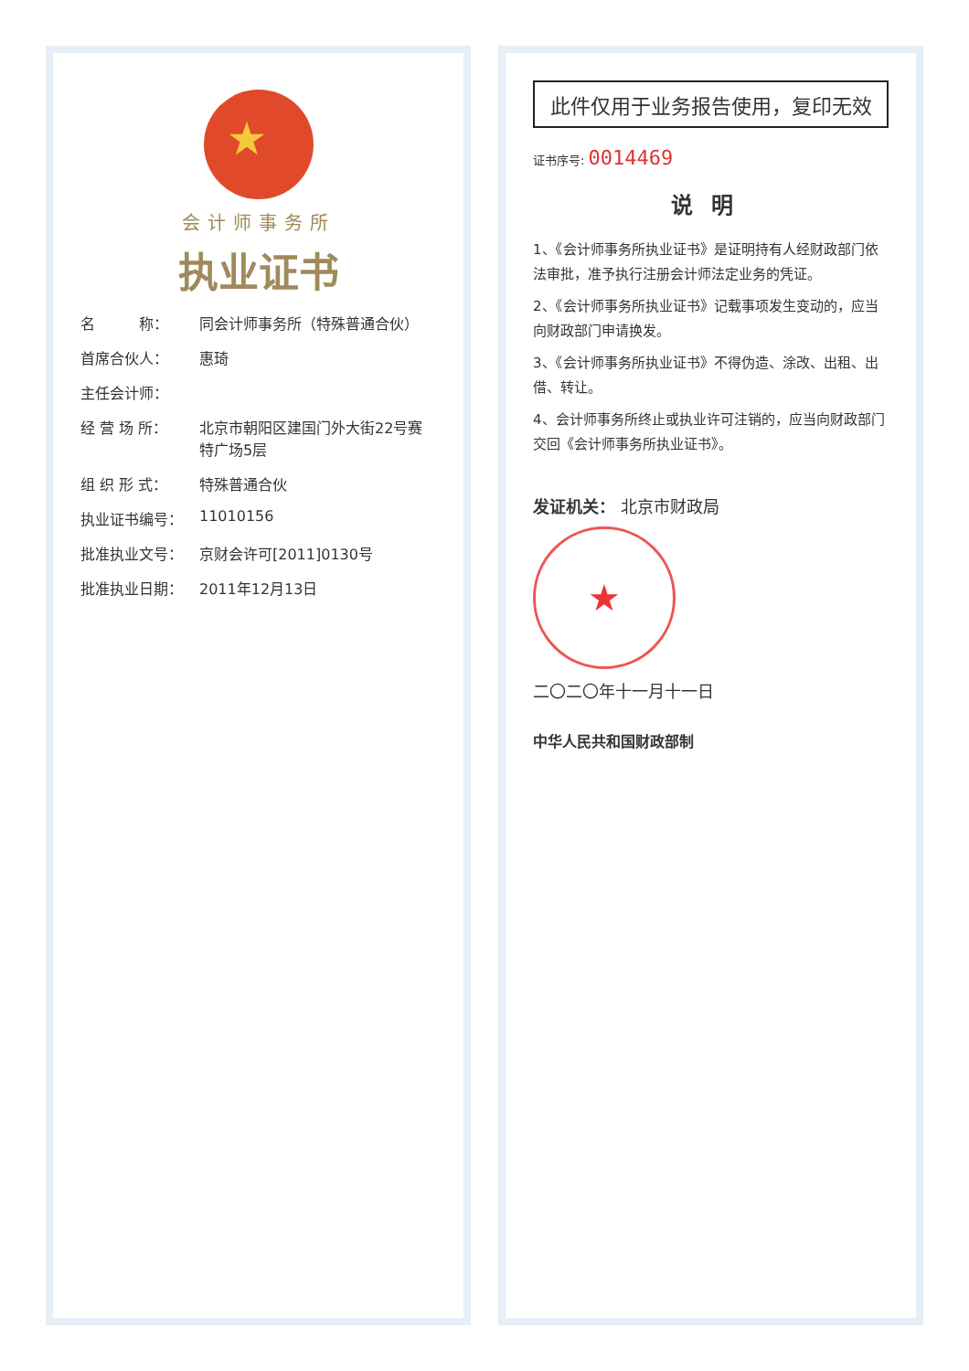★
会计师事务所
执业证书
名　　　称： 同会计师事务所（特殊普通合伙）
首席合伙人： 惠琦
主任会计师：
经 营 场 所： 北京市朝阳区建国门外大街22号赛特广场5层
组 织 形 式： 特殊普通合伙
执业证书编号： 11010156
批准执业文号： 京财会许可[2011]0130号
批准执业日期： 2011年12月13日
此件仅用于业务报告使用，复印无效
证书序号: 0014469
说明
1、《会计师事务所执业证书》是证明持有人经财政部门依法审批，准予执行注册会计师法定业务的凭证。
2、《会计师事务所执业证书》记载事项发生变动的，应当向财政部门申请换发。
3、《会计师事务所执业证书》不得伪造、涂改、出租、出借、转让。
4、会计师事务所终止或执业许可注销的，应当向财政部门交回《会计师事务所执业证书》。
发证机关： 北京市财政局
★
二〇二〇年十一月十一日
中华人民共和国财政部制